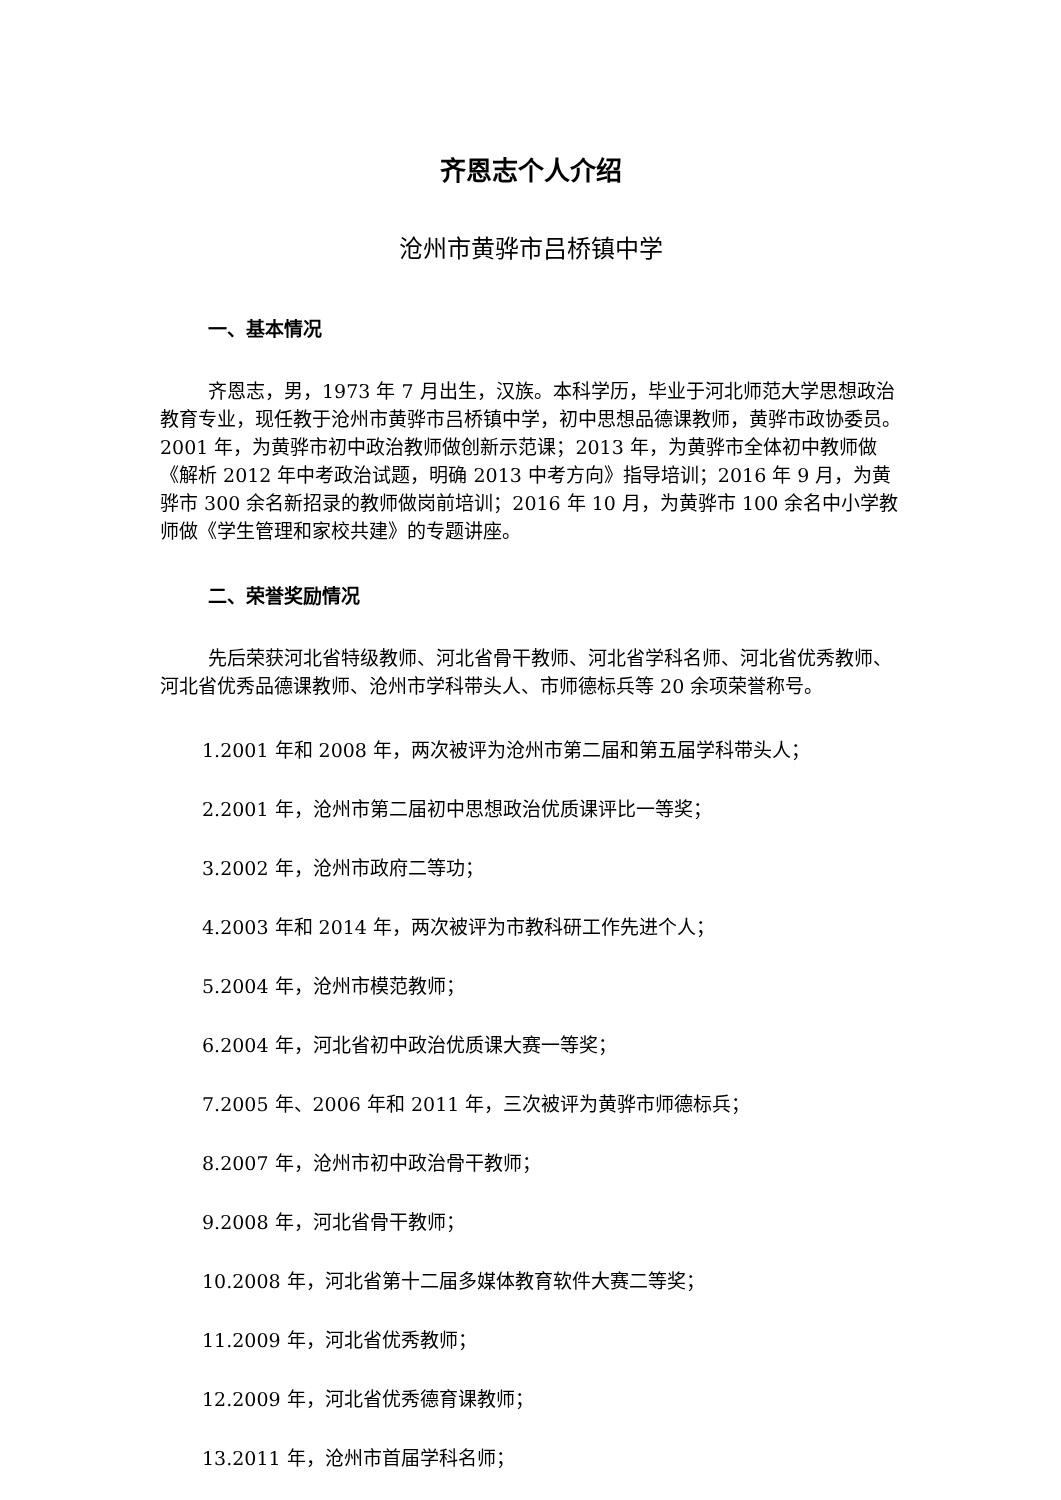齐恩志个人介绍
沧州市黄骅市吕桥镇中学
一、基本情况
齐恩志，男，1973 年 7 月出生，汉族。本科学历，毕业于河北师范大学思想政治教育专业，现任教于沧州市黄骅市吕桥镇中学，初中思想品德课教师，黄骅市政协委员。2001 年，为黄骅市初中政治教师做创新示范课；2013 年，为黄骅市全体初中教师做《解析 2012 年中考政治试题，明确 2013 中考方向》指导培训；2016 年 9 月，为黄骅市 300 余名新招录的教师做岗前培训；2016 年 10 月，为黄骅市 100 余名中小学教师做《学生管理和家校共建》的专题讲座。
二、荣誉奖励情况
先后荣获河北省特级教师、河北省骨干教师、河北省学科名师、河北省优秀教师、河北省优秀品德课教师、沧州市学科带头人、市师德标兵等 20 余项荣誉称号。
1.2001 年和 2008 年，两次被评为沧州市第二届和第五届学科带头人；
2.2001 年，沧州市第二届初中思想政治优质课评比一等奖；
3.2002 年，沧州市政府二等功；
4.2003 年和 2014 年，两次被评为市教科研工作先进个人；
5.2004 年，沧州市模范教师；
6.2004 年，河北省初中政治优质课大赛一等奖；
7.2005 年、2006 年和 2011 年，三次被评为黄骅市师德标兵；
8.2007 年，沧州市初中政治骨干教师；
9.2008 年，河北省骨干教师；
10.2008 年，河北省第十二届多媒体教育软件大赛二等奖；
11.2009 年，河北省优秀教师；
12.2009 年，河北省优秀德育课教师；
13.2011 年，沧州市首届学科名师；